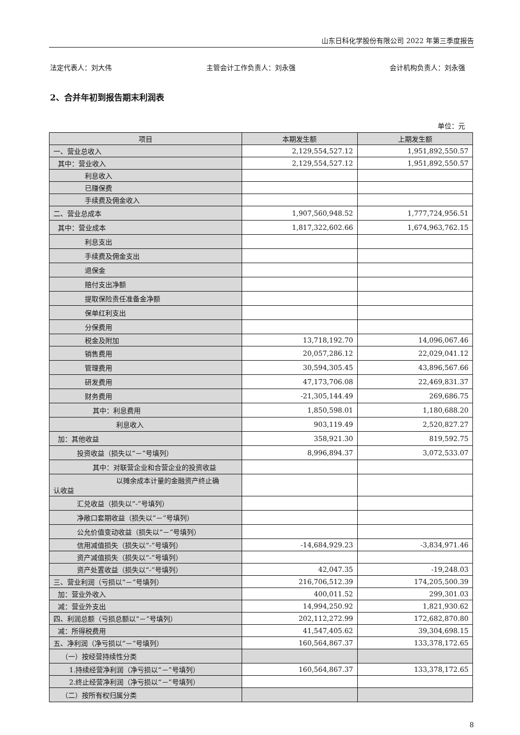山东日科化学股份有限公司 2022 年第三季度报告
法定代表人：刘大伟 主管会计工作负责人：刘永强 会计机构负责人：刘永强
2、合并年初到报告期末利润表
单位：元
| 项目 | 本期发生额 | 上期发生额 |
| --- | --- | --- |
| 一、营业总收入 | 2,129,554,527.12 | 1,951,892,550.57 |
| 其中：营业收入 | 2,129,554,527.12 | 1,951,892,550.57 |
| 利息收入 | | |
| 已赚保费 | | |
| 手续费及佣金收入 | | |
| 二、营业总成本 | 1,907,560,948.52 | 1,777,724,956.51 |
| 其中：营业成本 | 1,817,322,602.66 | 1,674,963,762.15 |
| 利息支出 | | |
| 手续费及佣金支出 | | |
| 退保金 | | |
| 赔付支出净额 | | |
| 提取保险责任准备金净额 | | |
| 保单红利支出 | | |
| 分保费用 | | |
| 税金及附加 | 13,718,192.70 | 14,096,067.46 |
| 销售费用 | 20,057,286.12 | 22,029,041.12 |
| 管理费用 | 30,594,305.45 | 43,896,567.66 |
| 研发费用 | 47,173,706.08 | 22,469,831.37 |
| 财务费用 | -21,305,144.49 | 269,686.75 |
| 其中：利息费用 | 1,850,598.01 | 1,180,688.20 |
| 利息收入 | 903,119.49 | 2,520,827.27 |
| 加：其他收益 | 358,921.30 | 819,592.75 |
| 投资收益（损失以“－”号填列） | 8,996,894.37 | 3,072,533.07 |
| 其中：对联营企业和合营企业的投资收益 | | |
| 以摊余成本计量的金融资产终止确 认收益 | | |
| 汇兑收益（损失以“-”号填列） | | |
| 净敞口套期收益（损失以“－”号填列） | | |
| 公允价值变动收益（损失以“－”号填列） | | |
| 信用减值损失（损失以“-”号填列） | -14,684,929.23 | -3,834,971.46 |
| 资产减值损失（损失以“-”号填列） | | |
| 资产处置收益（损失以“-”号填列） | 42,047.35 | -19,248.03 |
| 三、营业利润（亏损以“－”号填列） | 216,706,512.39 | 174,205,500.39 |
| 加：营业外收入 | 400,011.52 | 299,301.03 |
| 减：营业外支出 | 14,994,250.92 | 1,821,930.62 |
| 四、利润总额（亏损总额以“－”号填列） | 202,112,272.99 | 172,682,870.80 |
| 减：所得税费用 | 41,547,405.62 | 39,304,698.15 |
| 五、净利润（净亏损以“－”号填列） | 160,564,867.37 | 133,378,172.65 |
| （一）按经营持续性分类 | | |
| 1.持续经营净利润（净亏损以“－”号填列） | 160,564,867.37 | 133,378,172.65 |
| 2.终止经营净利润（净亏损以“－”号填列） | | |
| （二）按所有权归属分类 | | |
8